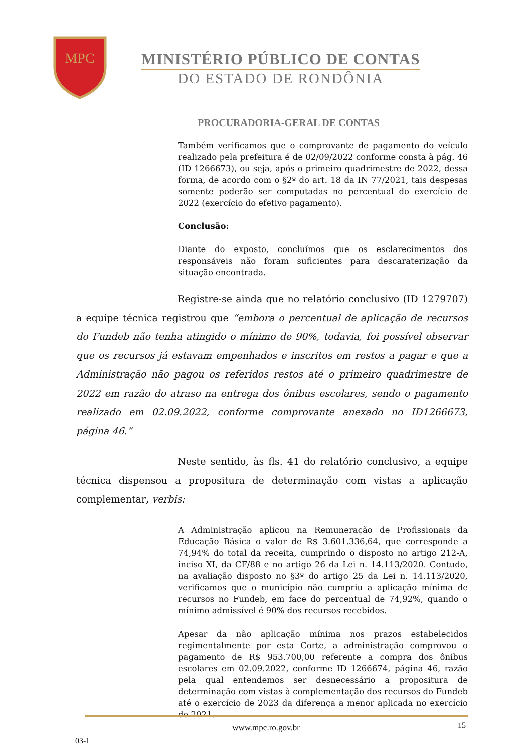MPC
MINISTÉRIO PÚBLICO DE CONTAS
DO ESTADO DE RONDÔNIA
PROCURADORIA-GERAL DE CONTAS
Também verificamos que o comprovante de pagamento do veículo realizado pela prefeitura é de 02/09/2022 conforme consta à pág. 46 (ID 1266673), ou seja, após o primeiro quadrimestre de 2022, dessa forma, de acordo com o §2º do art. 18 da IN 77/2021, tais despesas somente poderão ser computadas no percentual do exercício de 2022 (exercício do efetivo pagamento).
Conclusão:
Diante do exposto, concluímos que os esclarecimentos dos responsáveis não foram suficientes para descaraterização da situação encontrada.
Registre-se ainda que no relatório conclusivo (ID 1279707) a equipe técnica registrou que “embora o percentual de aplicação de recursos do Fundeb não tenha atingido o mínimo de 90%, todavia, foi possível observar que os recursos já estavam empenhados e inscritos em restos a pagar e que a Administração não pagou os referidos restos até o primeiro quadrimestre de 2022 em razão do atraso na entrega dos ônibus escolares, sendo o pagamento realizado em 02.09.2022, conforme comprovante anexado no ID1266673, página 46.”
Neste sentido, às fls. 41 do relatório conclusivo, a equipe técnica dispensou a propositura de determinação com vistas a aplicação complementar, verbis:
A Administração aplicou na Remuneração de Profissionais da Educação Básica o valor de R$ 3.601.336,64, que corresponde a 74,94% do total da receita, cumprindo o disposto no artigo 212-A, inciso XI, da CF/88 e no artigo 26 da Lei n. 14.113/2020. Contudo, na avaliação disposto no §3º do artigo 25 da Lei n. 14.113/2020, verificamos que o município não cumpriu a aplicação mínima de recursos no Fundeb, em face do percentual de 74,92%, quando o mínimo admissível é 90% dos recursos recebidos.
Apesar da não aplicação mínima nos prazos estabelecidos regimentalmente por esta Corte, a administração comprovou o pagamento de R$ 953.700,00 referente a compra dos ônibus escolares em 02.09.2022, conforme ID 1266674, página 46, razão pela qual entendemos ser desnecessário a propositura de determinação com vistas à complementação dos recursos do Fundeb até o exercício de 2023 da diferença a menor aplicada no exercício de 2021.
www.mpc.ro.gov.br 15
03-I